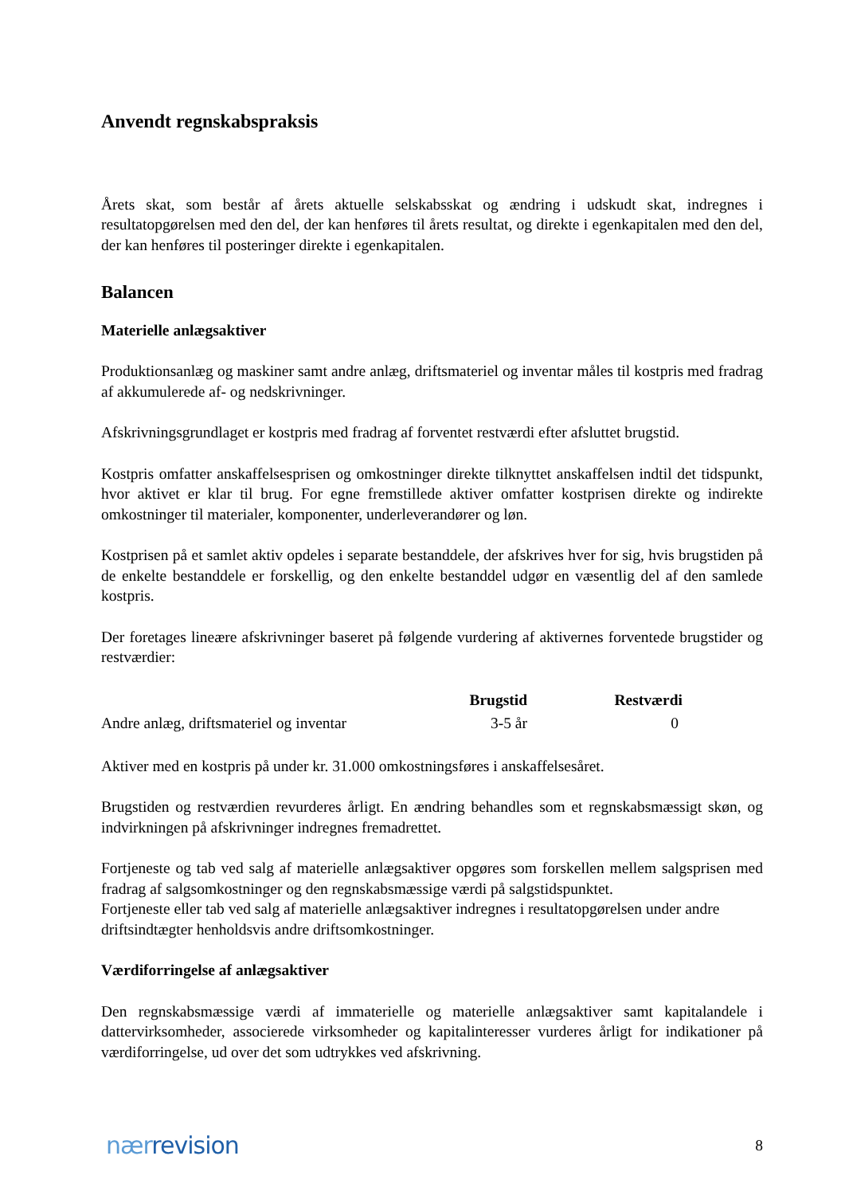Anvendt regnskabspraksis
Årets skat, som består af årets aktuelle selskabsskat og ændring i udskudt skat, indregnes i resultatopgørelsen med den del, der kan henføres til årets resultat, og direkte i egenkapitalen med den del, der kan henføres til posteringer direkte i egenkapitalen.
Balancen
Materielle anlægsaktiver
Produktionsanlæg og maskiner samt andre anlæg, driftsmateriel og inventar måles til kostpris med fradrag af akkumulerede af- og nedskrivninger.
Afskrivningsgrundlaget er kostpris med fradrag af forventet restværdi efter afsluttet brugstid.
Kostpris omfatter anskaffelsesprisen og omkostninger direkte tilknyttet anskaffelsen indtil det tidspunkt, hvor aktivet er klar til brug. For egne fremstillede aktiver omfatter kostprisen direkte og indirekte omkostninger til materialer, komponenter, underleverandører og løn.
Kostprisen på et samlet aktiv opdeles i separate bestanddele, der afskrives hver for sig, hvis brugstiden på de enkelte bestanddele er forskellig, og den enkelte bestanddel udgør en væsentlig del af den samlede kostpris.
Der foretages lineære afskrivninger baseret på følgende vurdering af aktivernes forventede brugstider og restværdier:
| | Brugstid | Restværdi |
| --- | --- | --- |
| Andre anlæg, driftsmateriel og inventar | 3-5 år | 0 |
Aktiver med en kostpris på under kr. 31.000 omkostningsføres i anskaffelsesåret.
Brugstiden og restværdien revurderes årligt. En ændring behandles som et regnskabsmæssigt skøn, og indvirkningen på afskrivninger indregnes fremadrettet.
Fortjeneste og tab ved salg af materielle anlægsaktiver opgøres som forskellen mellem salgsprisen med fradrag af salgsomkostninger og den regnskabsmæssige værdi på salgstidspunktet.
Fortjeneste eller tab ved salg af materielle anlægsaktiver indregnes i resultatopgørelsen under andre driftsindtægter henholdsvis andre driftsomkostninger.
Værdiforringelse af anlægsaktiver
Den regnskabsmæssige værdi af immaterielle og materielle anlægsaktiver samt kapitalandele i dattervirksomheder, associerede virksomheder og kapitalinteresser vurderes årligt for indikationer på værdiforringelse, ud over det som udtrykkes ved afskrivning.
nær revision
8